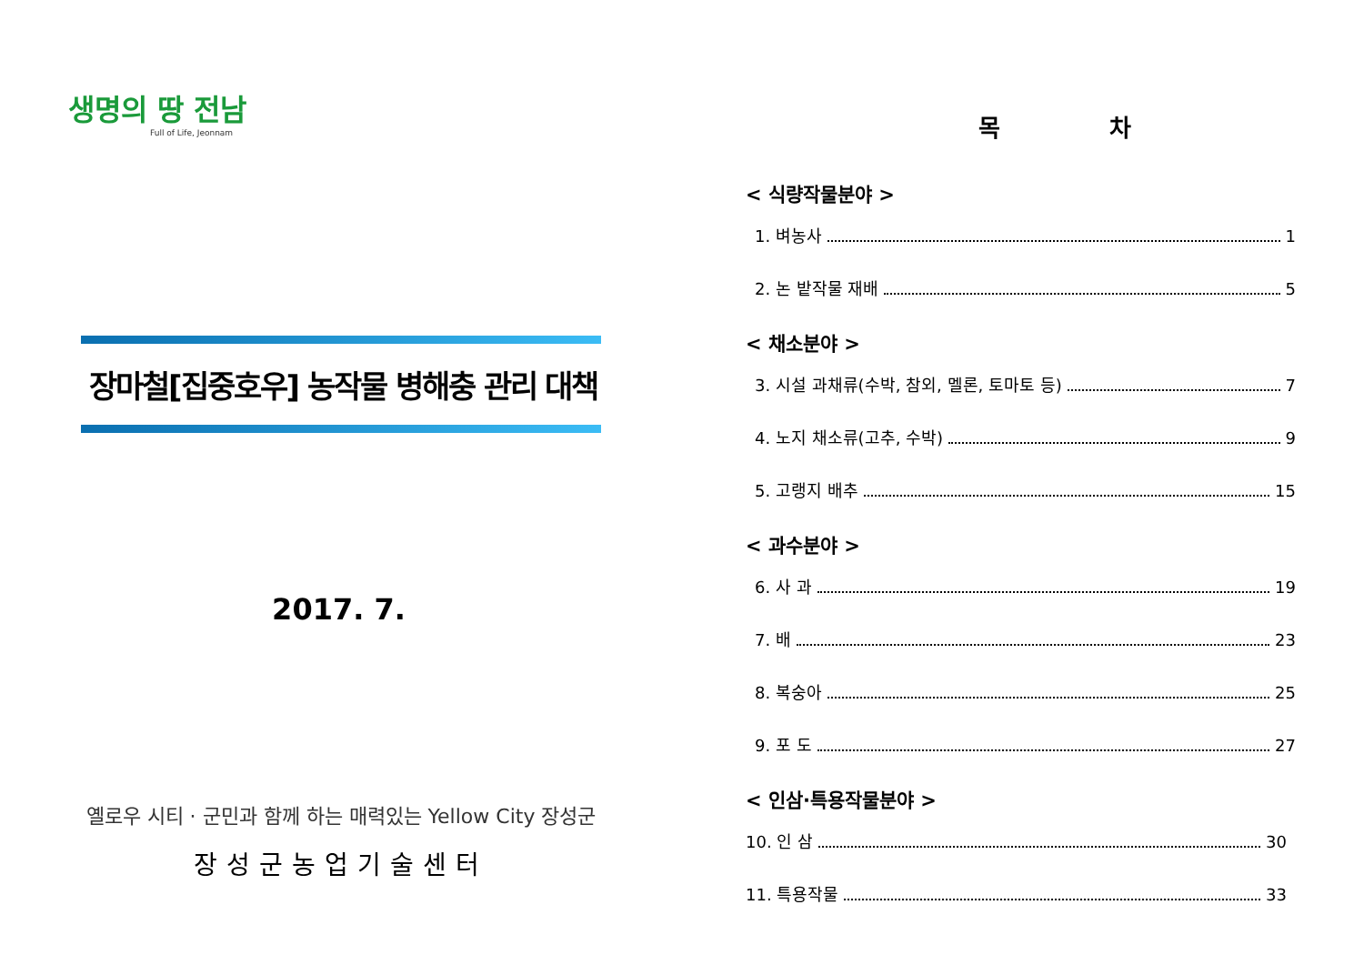생명의 땅 전남
Full of Life, Jeonnam
장마철[집중호우] 농작물 병해충 관리 대책
2017. 7.
옐로우 시티 · 군민과 함께 하는 매력있는 Yellow City 장성군
장성군농업기술센터
목 차
< 식량작물분야 >
1. 벼농사 1
2. 논 밭작물 재배 5
< 채소분야 >
3. 시설 과채류(수박, 참외, 멜론, 토마토 등) 7
4. 노지 채소류(고추, 수박) 9
5. 고랭지 배추 15
< 과수분야 >
6. 사 과 19
7. 배 23
8. 복숭아 25
9. 포 도 27
< 인삼·특용작물분야 >
10. 인 삼 30
11. 특용작물 33